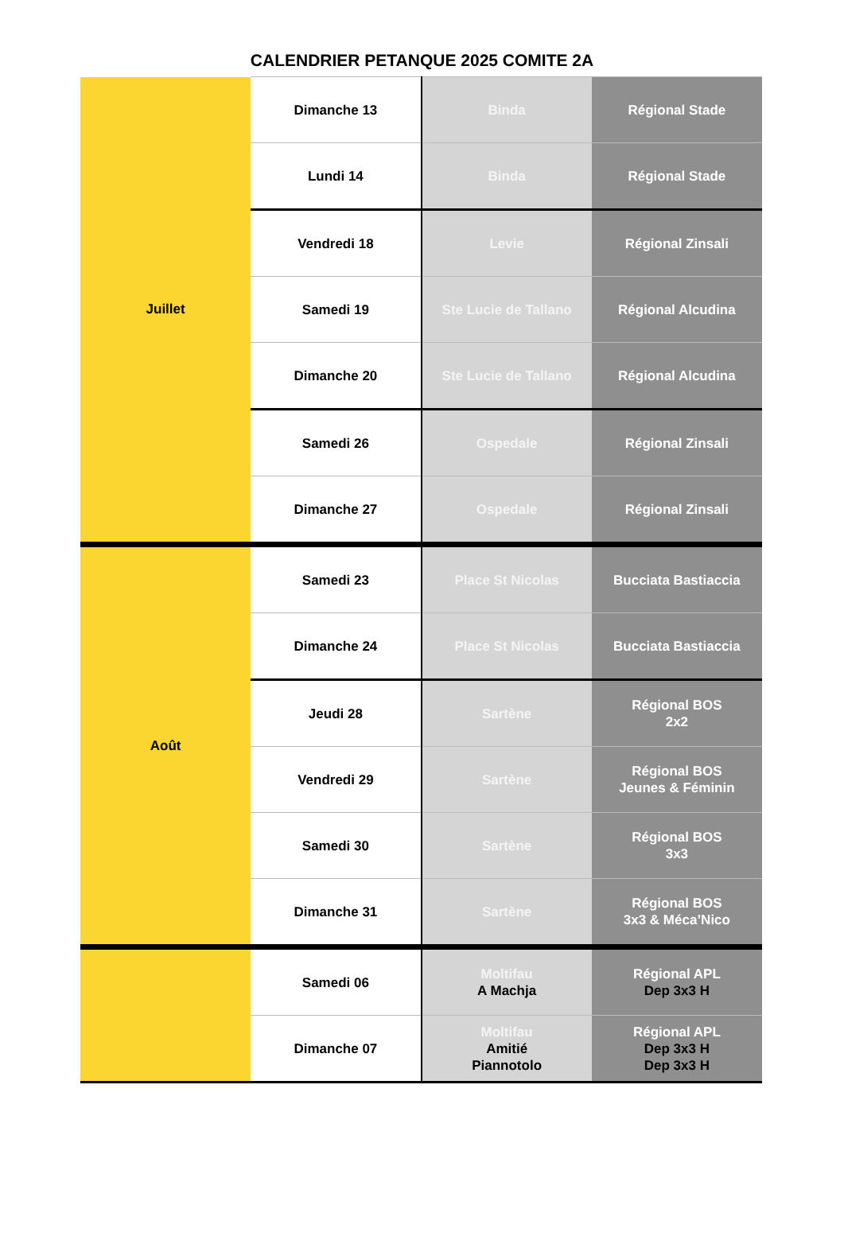CALENDRIER PETANQUE 2025 COMITE 2A
| Juillet | Dimanche 13 | Binda | Régional Stade |
| | Lundi 14 | Binda | Régional Stade |
| | Vendredi 18 | Levie | Régional Zinsali |
| | Samedi 19 | Ste Lucie de Tallano | Régional Alcudina |
| | Dimanche 20 | Ste Lucie de Tallano | Régional Alcudina |
| | Samedi 26 | Ospedale | Régional Zinsali |
| | Dimanche 27 | Ospedale | Régional Zinsali |
| Août | Samedi 23 | Place St Nicolas | Bucciata Bastiaccia |
| | Dimanche 24 | Place St Nicolas | Bucciata Bastiaccia |
| | Jeudi 28 | Sartène | Régional BOS 2x2 |
| | Vendredi 29 | Sartène | Régional BOS Jeunes & Féminin |
| | Samedi 30 | Sartène | Régional BOS 3x3 |
| | Dimanche 31 | Sartène | Régional BOS 3x3 & Méca’Nico |
| | Samedi 06 | Moltifau A Machja | Régional APL Dep 3x3 H |
| | Dimanche 07 | Moltifau Amitié Piannotolo | Régional APL Dep 3x3 H Dep 3x3 H |